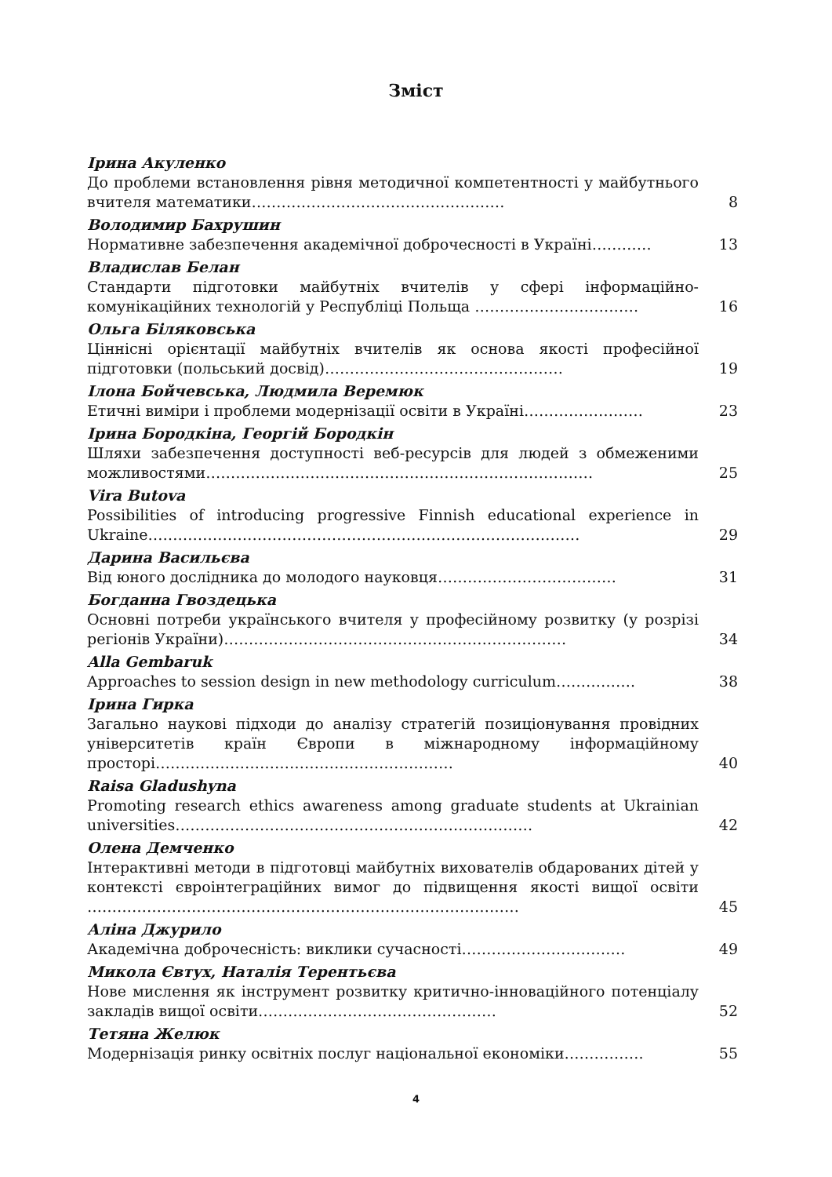Зміст
Ірина Акуленко
До проблеми встановлення рівня методичної компетентності у майбутнього вчителя математики……………………………………………
8
Володимир Бахрушин
Нормативне забезпечення академічної доброчесності в Україні…………
13
Владислав Белан
Стандарти підготовки майбутніх вчителів у сфері інформаційно-комунікаційних технологій у Республіці Польща ……………………………
16
Ольга Біляковська
Ціннісні орієнтації майбутніх вчителів як основа якості професійної підготовки (польський досвід)…………………………………………
19
Ілона Бойчевська, Людмила Веремюк
Етичні виміри і проблеми модернізації освіти в Україні……………………
23
Ірина Бородкіна, Георгій Бородкін
Шляхи забезпечення доступності веб-ресурсів для людей з обмеженими можливостями……………………………………………………………………
25
Vira Butova
Possibilities of introducing progressive Finnish educational experience in Ukraine……………………………………………………………………………
29
Дарина Васильєва
Від юного дослідника до молодого науковця………………………………
31
Богданна Гвоздецька
Основні потреби українського вчителя у професійному розвитку (у розрізі регіонів України)……………………………………………………………
34
Alla Gembaruk
Approaches to session design in new methodology curriculum…………….
38
Ірина Гирка
Загально наукові підходи до аналізу стратегій позиціонування провідних університетів країн Європи в міжнародному інформаційному просторі……………………………………………………
40
Raisa Gladushyna
Promoting research ethics awareness among graduate students at Ukrainian universities………………………………………………………………
42
Олена Демченко
Інтерактивні методи в підготовці майбутніх вихователів обдарованих дітей у контексті євроінтеграційних вимог до підвищення якості вищої освіти ……………………………………………………………………………
45
Аліна Джурило
Академічна доброчесність: виклики сучасності……………………………
49
Микола Євтух, Наталія Терентьєва
Нове мислення як інструмент розвитку критично-інноваційного потенціалу закладів вищої освіти…………………………………………
52
Тетяна Желюк
Модернізація ринку освітніх послуг національної економіки…………….
55
4